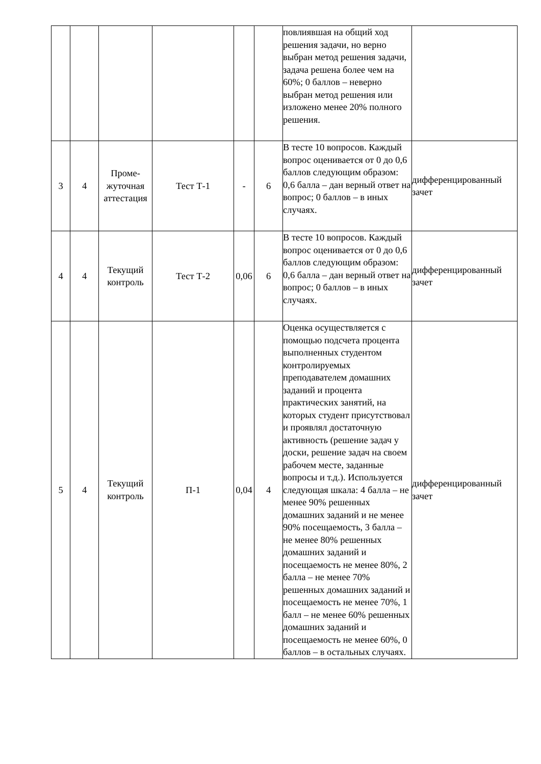| | | | | | | повлиявшая на общий ход решения задачи, но верно выбран метод решения задачи, задача решена более чем на 60%; 0 баллов – неверно выбран метод решения или изложено менее 20% полного решения. | |
| 3 | 4 | Проме-жуточная аттестация | Тест Т-1 | - | 6 | В тесте 10 вопросов. Каждый вопрос оценивается от 0 до 0,6 баллов следующим образом: 0,6 балла – дан верный ответ на вопрос; 0 баллов – в иных случаях. | дифференцированный зачет |
| 4 | 4 | Текущий контроль | Тест Т-2 | 0,06 | 6 | В тесте 10 вопросов. Каждый вопрос оценивается от 0 до 0,6 баллов следующим образом: 0,6 балла – дан верный ответ на вопрос; 0 баллов – в иных случаях. | дифференцированный зачет |
| 5 | 4 | Текущий контроль | П-1 | 0,04 | 4 | Оценка осуществляется с помощью подсчета процента выполненных студентом контролируемых преподавателем домашних заданий и процента практических занятий, на которых студент присутствовал и проявлял достаточную активность (решение задач у доски, решение задач на своем рабочем месте, заданные вопросы и т.д.). Используется следующая шкала: 4 балла – не менее 90% решенных домашних заданий и не менее 90% посещаемость, 3 балла – не менее 80% решенных домашних заданий и посещаемость не менее 80%, 2 балла – не менее 70% решенных домашних заданий и посещаемость не менее 70%, 1 балл – не менее 60% решенных домашних заданий и посещаемость не менее 60%, 0 баллов – в остальных случаях. | дифференцированный зачет |